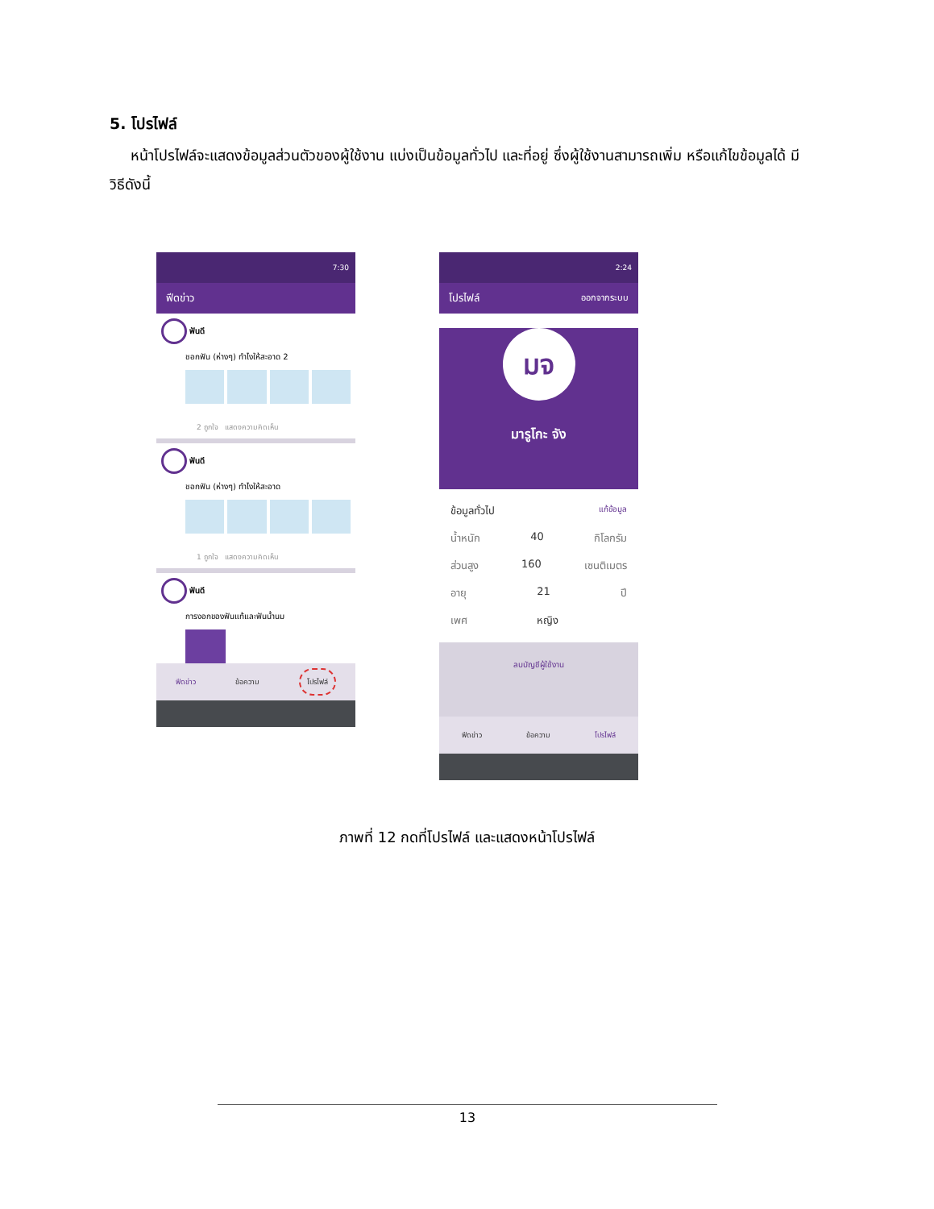5. โปรไฟล์
หน้าโปรไฟล์จะแสดงข้อมูลส่วนตัวของผู้ใช้งาน แบ่งเป็นข้อมูลทั่วไป และที่อยู่ ซึ่งผู้ใช้งานสามารถเพิ่ม หรือแก้ไขข้อมูลได้ มีวิธีดังนี้
7:30
ฟีดข่าว
ฟันดี
ชอกฟัน (ห่างๆ) ทำไงให้สะอาด 2
2 ถูกใจ แสดงความคิดเห็น
ฟันดี
ชอกฟัน (ห่างๆ) ทำไงให้สะอาด
1 ถูกใจ แสดงความคิดเห็น
ฟันดี
การงอกของฟันแท้และฟันน้ำนม
ฟีดข่าว ข้อความ โปรไฟล์
2:24
โปรไฟล์ ออกจากระบบ
มจ
มารูโกะ จัง
ข้อมูลทั่วไป แก้ข้อมูล
น้ำหนัก 40 กิโลกรัม
ส่วนสูง 160 เซนติเมตร
อายุ 21 ปี
เพศ หญิง
ลบบัญชีผู้ใช้งาน
ฟีดข่าว ข้อความ โปรไฟล์
ภาพที่ 12 กดที่โปรไฟล์ และแสดงหน้าโปรไฟล์
13